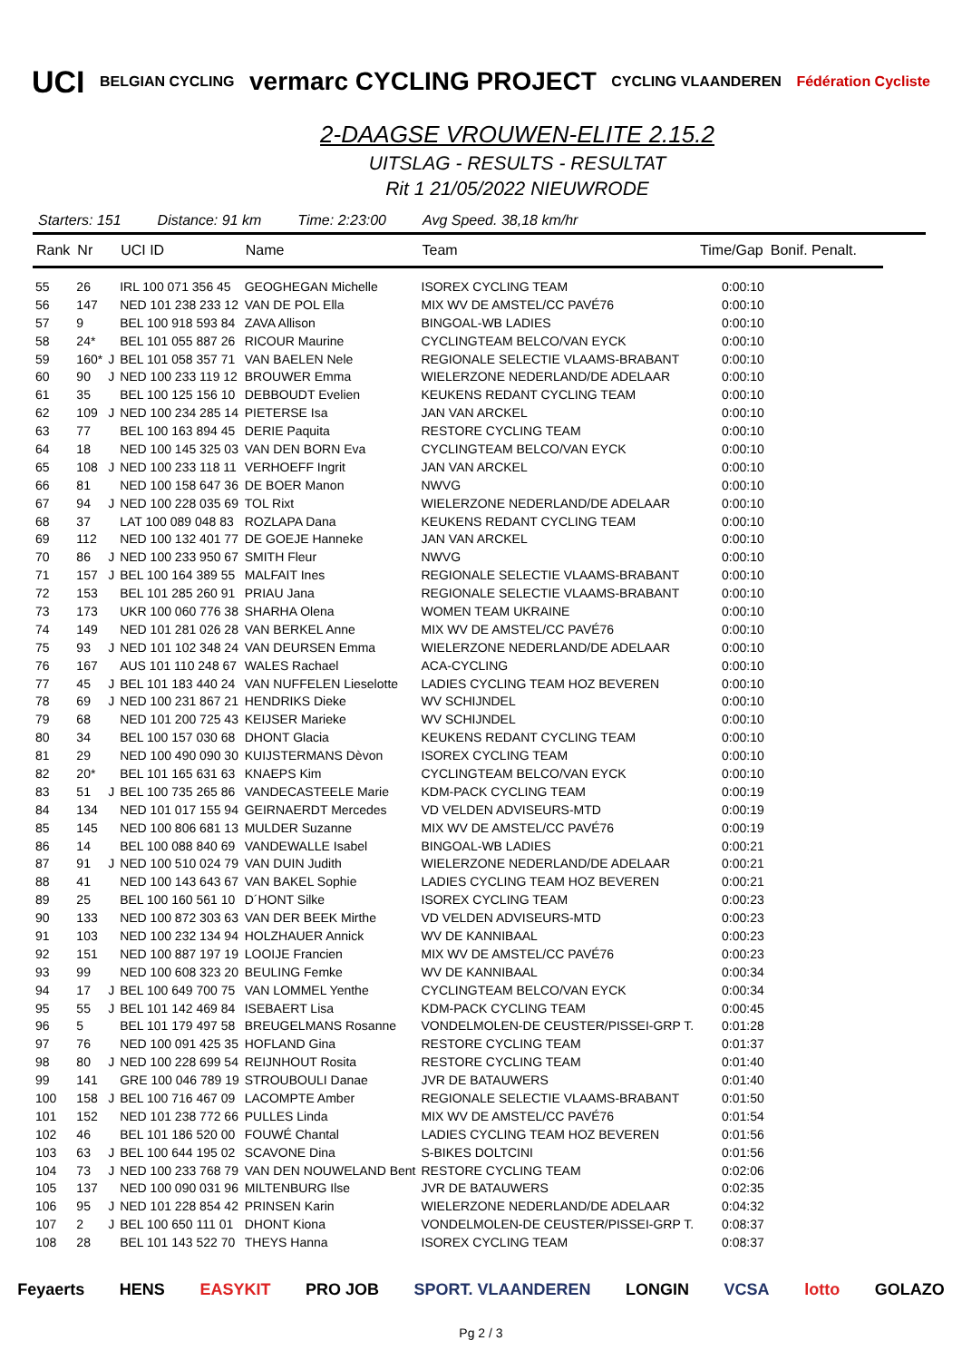UCI BELGIAN CYCLING vermarc CYCLING PROJECT CYCLING VLAANDEREN Fédération Cycliste
2-DAAGSE VROUWEN-ELITE 2.15.2
UITSLAG - RESULTS - RESULTAT
Rit 1 21/05/2022 NIEUWRODE
Starters: 151 Distance: 91 km Time: 2:23:00 Avg Speed. 38,18 km/hr
| Rank | Nr | | UCI ID | Name | Team | Time/Gap | Bonif. Penalt. |
| --- | --- | --- | --- | --- | --- | --- | --- |
| 55 | 26 | | IRL 100 071 356 45 | GEOGHEGAN Michelle | ISOREX CYCLING TEAM | 0:00:10 | |
| 56 | 147 | | NED 101 238 233 12 | VAN DE POL Ella | MIX WV DE AMSTEL/CC PAVÉ76 | 0:00:10 | |
| 57 | 9 | | BEL 100 918 593 84 | ZAVA Allison | BINGOAL-WB LADIES | 0:00:10 | |
| 58 | 24* | | BEL 101 055 887 26 | RICOUR Maurine | CYCLINGTEAM BELCO/VAN EYCK | 0:00:10 | |
| 59 | 160* | J | BEL 101 058 357 71 | VAN BAELEN Nele | REGIONALE SELECTIE VLAAMS-BRABANT | 0:00:10 | |
| 60 | 90 | J | NED 100 233 119 12 | BROUWER Emma | WIELERZONE NEDERLAND/DE ADELAAR | 0:00:10 | |
| 61 | 35 | | BEL 100 125 156 10 | DEBBOUDT Evelien | KEUKENS REDANT CYCLING TEAM | 0:00:10 | |
| 62 | 109 | J | NED 100 234 285 14 | PIETERSE Isa | JAN VAN ARCKEL | 0:00:10 | |
| 63 | 77 | | BEL 100 163 894 45 | DERIE Paquita | RESTORE CYCLING TEAM | 0:00:10 | |
| 64 | 18 | | NED 100 145 325 03 | VAN DEN BORN Eva | CYCLINGTEAM BELCO/VAN EYCK | 0:00:10 | |
| 65 | 108 | J | NED 100 233 118 11 | VERHOEFF Ingrit | JAN VAN ARCKEL | 0:00:10 | |
| 66 | 81 | | NED 100 158 647 36 | DE BOER Manon | NWVG | 0:00:10 | |
| 67 | 94 | J | NED 100 228 035 69 | TOL Rixt | WIELERZONE NEDERLAND/DE ADELAAR | 0:00:10 | |
| 68 | 37 | | LAT 100 089 048 83 | ROZLAPA Dana | KEUKENS REDANT CYCLING TEAM | 0:00:10 | |
| 69 | 112 | | NED 100 132 401 77 | DE GOEJE Hanneke | JAN VAN ARCKEL | 0:00:10 | |
| 70 | 86 | J | NED 100 233 950 67 | SMITH Fleur | NWVG | 0:00:10 | |
| 71 | 157 | J | BEL 100 164 389 55 | MALFAIT Ines | REGIONALE SELECTIE VLAAMS-BRABANT | 0:00:10 | |
| 72 | 153 | | BEL 101 285 260 91 | PRIAU Jana | REGIONALE SELECTIE VLAAMS-BRABANT | 0:00:10 | |
| 73 | 173 | | UKR 100 060 776 38 | SHARHA Olena | WOMEN TEAM UKRAINE | 0:00:10 | |
| 74 | 149 | | NED 101 281 026 28 | VAN BERKEL Anne | MIX WV DE AMSTEL/CC PAVÉ76 | 0:00:10 | |
| 75 | 93 | J | NED 101 102 348 24 | VAN DEURSEN Emma | WIELERZONE NEDERLAND/DE ADELAAR | 0:00:10 | |
| 76 | 167 | | AUS 101 110 248 67 | WALES Rachael | ACA-CYCLING | 0:00:10 | |
| 77 | 45 | J | BEL 101 183 440 24 | VAN NUFFELEN Lieselotte | LADIES CYCLING TEAM HOZ BEVEREN | 0:00:10 | |
| 78 | 69 | J | NED 100 231 867 21 | HENDRIKS Dieke | WV SCHIJNDEL | 0:00:10 | |
| 79 | 68 | | NED 101 200 725 43 | KEIJSER Marieke | WV SCHIJNDEL | 0:00:10 | |
| 80 | 34 | | BEL 100 157 030 68 | DHONT Glacia | KEUKENS REDANT CYCLING TEAM | 0:00:10 | |
| 81 | 29 | | NED 100 490 090 30 | KUIJSTERMANS Dèvon | ISOREX CYCLING TEAM | 0:00:10 | |
| 82 | 20* | | BEL 101 165 631 63 | KNAEPS Kim | CYCLINGTEAM BELCO/VAN EYCK | 0:00:10 | |
| 83 | 51 | J | BEL 100 735 265 86 | VANDECASTEELE Marie | KDM-PACK CYCLING TEAM | 0:00:19 | |
| 84 | 134 | | NED 101 017 155 94 | GEIRNAERDT Mercedes | VD VELDEN ADVISEURS-MTD | 0:00:19 | |
| 85 | 145 | | NED 100 806 681 13 | MULDER Suzanne | MIX WV DE AMSTEL/CC PAVÉ76 | 0:00:19 | |
| 86 | 14 | | BEL 100 088 840 69 | VANDEWALLE Isabel | BINGOAL-WB LADIES | 0:00:21 | |
| 87 | 91 | J | NED 100 510 024 79 | VAN DUIN Judith | WIELERZONE NEDERLAND/DE ADELAAR | 0:00:21 | |
| 88 | 41 | | NED 100 143 643 67 | VAN BAKEL Sophie | LADIES CYCLING TEAM HOZ BEVEREN | 0:00:21 | |
| 89 | 25 | | BEL 100 160 561 10 | D´HONT Silke | ISOREX CYCLING TEAM | 0:00:23 | |
| 90 | 133 | | NED 100 872 303 63 | VAN DER BEEK Mirthe | VD VELDEN ADVISEURS-MTD | 0:00:23 | |
| 91 | 103 | | NED 100 232 134 94 | HOLZHAUER Annick | WV DE KANNIBAAL | 0:00:23 | |
| 92 | 151 | | NED 100 887 197 19 | LOOIJE Francien | MIX WV DE AMSTEL/CC PAVÉ76 | 0:00:23 | |
| 93 | 99 | | NED 100 608 323 20 | BEULING Femke | WV DE KANNIBAAL | 0:00:34 | |
| 94 | 17 | J | BEL 100 649 700 75 | VAN LOMMEL Yenthe | CYCLINGTEAM BELCO/VAN EYCK | 0:00:34 | |
| 95 | 55 | J | BEL 101 142 469 84 | ISEBAERT Lisa | KDM-PACK CYCLING TEAM | 0:00:45 | |
| 96 | 5 | | BEL 101 179 497 58 | BREUGELMANS Rosanne | VONDELMOLEN-DE CEUSTER/PISSEI-GRP T. | 0:01:28 | |
| 97 | 76 | | NED 100 091 425 35 | HOFLAND Gina | RESTORE CYCLING TEAM | 0:01:37 | |
| 98 | 80 | J | NED 100 228 699 54 | REIJNHOUT Rosita | RESTORE CYCLING TEAM | 0:01:40 | |
| 99 | 141 | | GRE 100 046 789 19 | STROUBOULI Danae | JVR DE BATAUWERS | 0:01:40 | |
| 100 | 158 | J | BEL 100 716 467 09 | LACOMPTE Amber | REGIONALE SELECTIE VLAAMS-BRABANT | 0:01:50 | |
| 101 | 152 | | NED 101 238 772 66 | PULLES Linda | MIX WV DE AMSTEL/CC PAVÉ76 | 0:01:54 | |
| 102 | 46 | | BEL 101 186 520 00 | FOUWÉ Chantal | LADIES CYCLING TEAM HOZ BEVEREN | 0:01:56 | |
| 103 | 63 | J | BEL 100 644 195 02 | SCAVONE Dina | S-BIKES DOLTCINI | 0:01:56 | |
| 104 | 73 | J | NED 100 233 768 79 | VAN DEN NOUWELAND Bent | RESTORE CYCLING TEAM | 0:02:06 | |
| 105 | 137 | | NED 100 090 031 96 | MILTENBURG Ilse | JVR DE BATAUWERS | 0:02:35 | |
| 106 | 95 | J | NED 101 228 854 42 | PRINSEN Karin | WIELERZONE NEDERLAND/DE ADELAAR | 0:04:32 | |
| 107 | 2 | J | BEL 100 650 111 01 | DHONT Kiona | VONDELMOLEN-DE CEUSTER/PISSEI-GRP T. | 0:08:37 | |
| 108 | 28 | | BEL 101 143 522 70 | THEYS Hanna | ISOREX CYCLING TEAM | 0:08:37 | |
Feyaerts HENS EASYKIT PRO JOB SPORT. VLAANDEREN LONGIN VCSA lotto GOLAZO
Pg 2 / 3